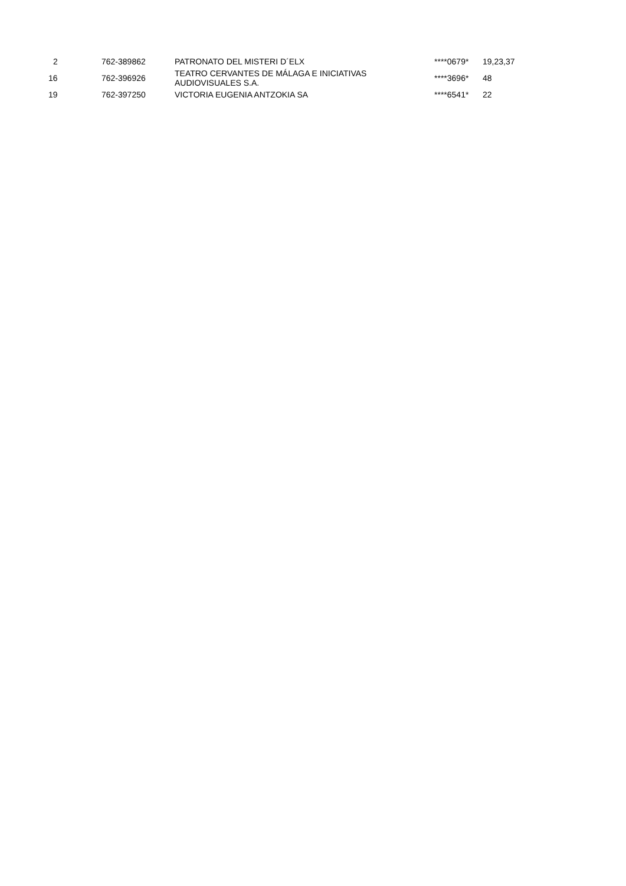| 2 | 762-389862 | PATRONATO DEL MISTERI D´ELX | ****0679* | 19,23,37 |
| 16 | 762-396926 | TEATRO CERVANTES DE MÁLAGA E INICIATIVAS AUDIOVISUALES S.A. | ****3696* | 48 |
| 19 | 762-397250 | VICTORIA EUGENIA ANTZOKIA SA | ****6541* | 22 |